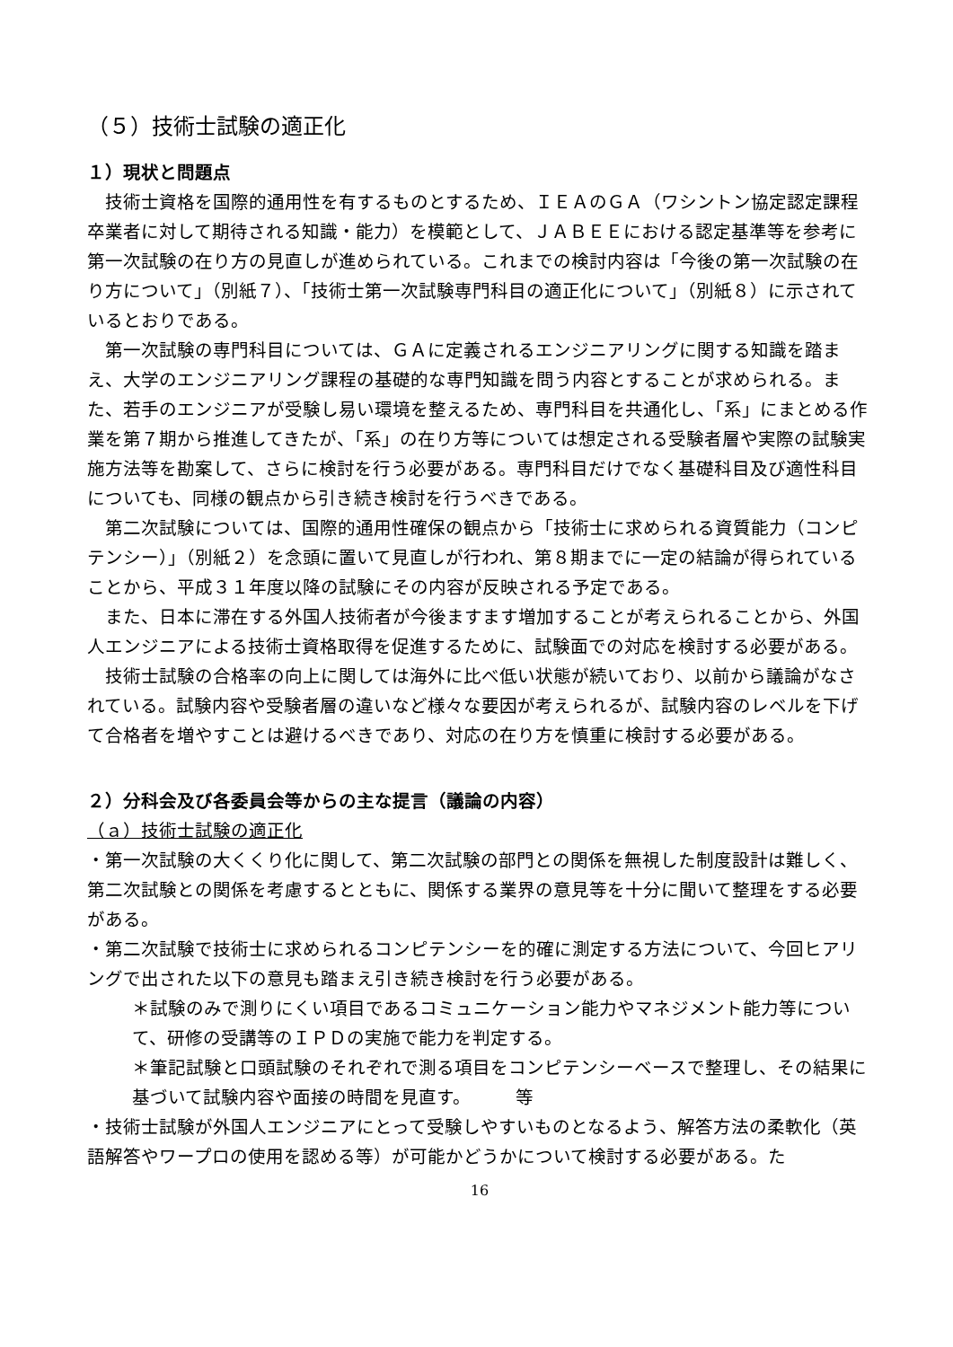（５）技術士試験の適正化
１）現状と問題点
技術士資格を国際的通用性を有するものとするため、ＩＥＡのＧＡ（ワシントン協定認定課程卒業者に対して期待される知識・能力）を模範として、ＪＡＢＥＥにおける認定基準等を参考に第一次試験の在り方の見直しが進められている。これまでの検討内容は「今後の第一次試験の在り方について」（別紙７）、「技術士第一次試験専門科目の適正化について」（別紙８）に示されているとおりである。
第一次試験の専門科目については、ＧＡに定義されるエンジニアリングに関する知識を踏まえ、大学のエンジニアリング課程の基礎的な専門知識を問う内容とすることが求められる。また、若手のエンジニアが受験し易い環境を整えるため、専門科目を共通化し、「系」にまとめる作業を第７期から推進してきたが、「系」の在り方等については想定される受験者層や実際の試験実施方法等を勘案して、さらに検討を行う必要がある。専門科目だけでなく基礎科目及び適性科目についても、同様の観点から引き続き検討を行うべきである。
第二次試験については、国際的通用性確保の観点から「技術士に求められる資質能力（コンピテンシー）」（別紙２）を念頭に置いて見直しが行われ、第８期までに一定の結論が得られていることから、平成３１年度以降の試験にその内容が反映される予定である。
また、日本に滞在する外国人技術者が今後ますます増加することが考えられることから、外国人エンジニアによる技術士資格取得を促進するために、試験面での対応を検討する必要がある。
技術士試験の合格率の向上に関しては海外に比べ低い状態が続いており、以前から議論がなされている。試験内容や受験者層の違いなど様々な要因が考えられるが、試験内容のレベルを下げて合格者を増やすことは避けるべきであり、対応の在り方を慎重に検討する必要がある。
２）分科会及び各委員会等からの主な提言（議論の内容）
（ａ）技術士試験の適正化
・第一次試験の大くくり化に関して、第二次試験の部門との関係を無視した制度設計は難しく、第二次試験との関係を考慮するとともに、関係する業界の意見等を十分に聞いて整理をする必要がある。
・第二次試験で技術士に求められるコンピテンシーを的確に測定する方法について、今回ヒアリングで出された以下の意見も踏まえ引き続き検討を行う必要がある。
＊試験のみで測りにくい項目であるコミュニケーション能力やマネジメント能力等について、研修の受講等のＩＰＤの実施で能力を判定する。
＊筆記試験と口頭試験のそれぞれで測る項目をコンピテンシーベースで整理し、その結果に基づいて試験内容や面接の時間を見直す。　　　等
・技術士試験が外国人エンジニアにとって受験しやすいものとなるよう、解答方法の柔軟化（英語解答やワープロの使用を認める等）が可能かどうかについて検討する必要がある。た
16